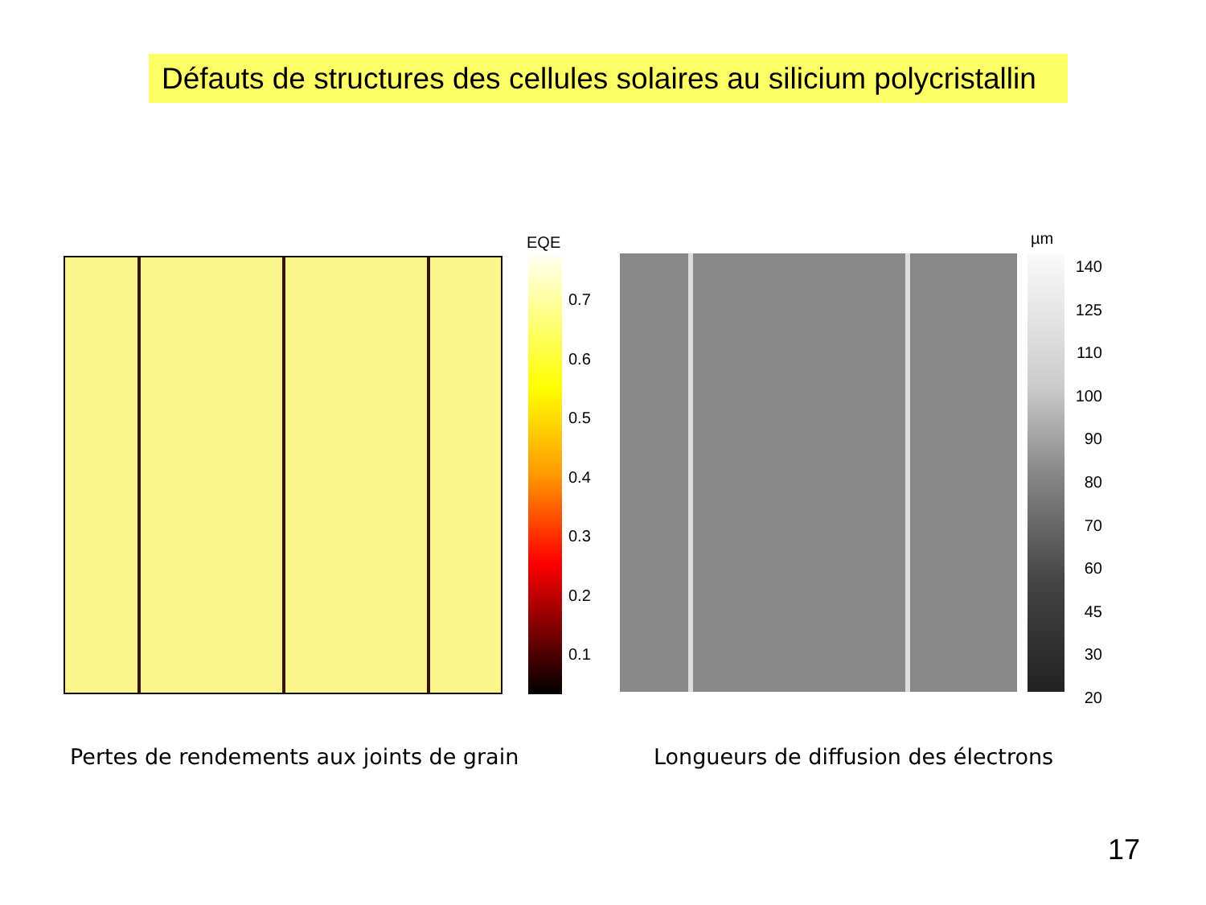Défauts de structures des cellules solaires au silicium polycristallin
EQE
0.7
0.6
0.5
0.4
0.3
0.2
0.1
µm
140
125
110
100
90
80
70
60
45
30
20
Pertes de rendements aux joints de grain
Longueurs de diffusion des électrons
17